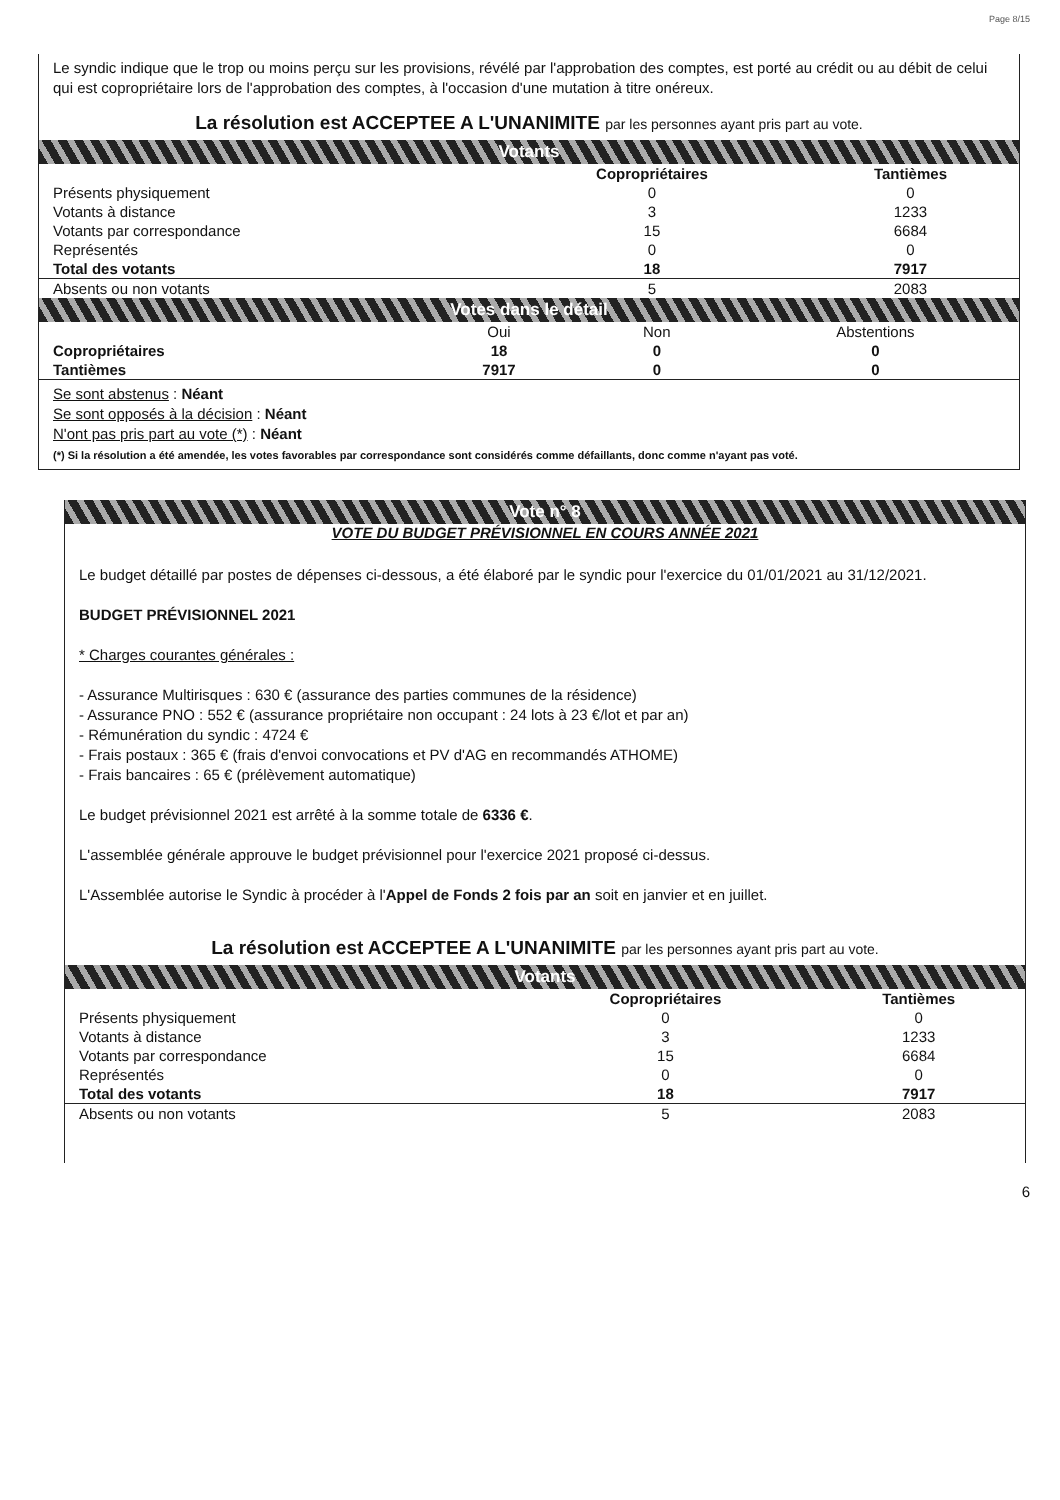Page 8/15
Le syndic indique que le trop ou moins perçu sur les provisions, révélé par l'approbation des comptes, est porté au crédit ou au débit de celui qui est copropriétaire lors de l'approbation des comptes, à l'occasion d'une mutation à titre onéreux.
La résolution est ACCEPTEE A L'UNANIMITE par les personnes ayant pris part au vote.
Votants
| | Copropriétaires | Tantièmes |
| --- | --- | --- |
| Présents physiquement | 0 | 0 |
| Votants à distance | 3 | 1233 |
| Votants par correspondance | 15 | 6684 |
| Représentés | 0 | 0 |
| Total des votants | 18 | 7917 |
| Absents ou non votants | 5 | 2083 |
Votes dans le détail
| | Oui | Non | Abstentions |
| Copropriétaires | 18 | 0 | 0 |
| Tantièmes | 7917 | 0 | 0 |
Se sont abstenus : Néant
Se sont opposés à la décision : Néant
N'ont pas pris part au vote (*) : Néant
(*) Si la résolution a été amendée, les votes favorables par correspondance sont considérés comme défaillants, donc comme n'ayant pas voté.
Vote n° 8
VOTE DU BUDGET PRÉVISIONNEL EN COURS ANNÉE 2021
Le budget détaillé par postes de dépenses ci-dessous, a été élaboré par le syndic pour l'exercice du 01/01/2021 au 31/12/2021.
BUDGET PRÉVISIONNEL 2021
* Charges courantes générales :
- Assurance Multirisques : 630 € (assurance des parties communes de la résidence)
- Assurance PNO : 552 € (assurance propriétaire non occupant : 24 lots à 23 €/lot et par an)
- Rémunération du syndic : 4724 €
- Frais postaux : 365 € (frais d'envoi convocations et PV d'AG en recommandés ATHOME)
- Frais bancaires : 65 € (prélèvement automatique)
Le budget prévisionnel 2021 est arrêté à la somme totale de 6336 €.
L'assemblée générale approuve le budget prévisionnel pour l'exercice 2021 proposé ci-dessus.
L'Assemblée autorise le Syndic à procéder à l'Appel de Fonds 2 fois par an soit en janvier et en juillet.
La résolution est ACCEPTEE A L'UNANIMITE par les personnes ayant pris part au vote.
Votants
| | Copropriétaires | Tantièmes |
| --- | --- | --- |
| Présents physiquement | 0 | 0 |
| Votants à distance | 3 | 1233 |
| Votants par correspondance | 15 | 6684 |
| Représentés | 0 | 0 |
| Total des votants | 18 | 7917 |
| Absents ou non votants | 5 | 2083 |
6